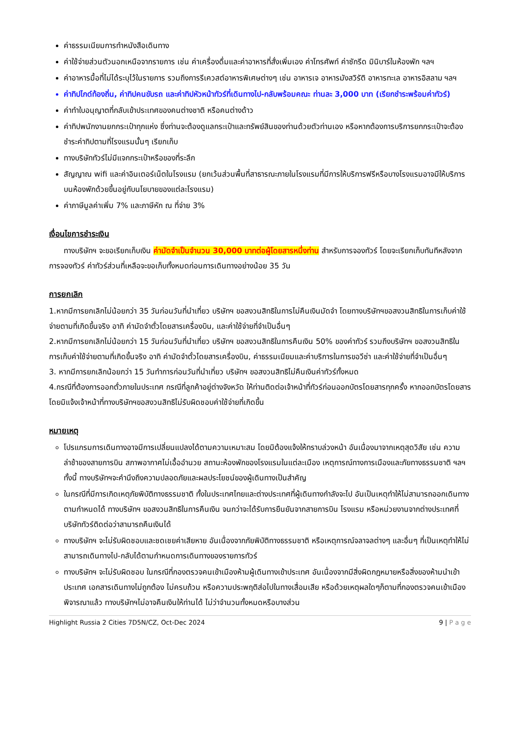ค่าธรรมเนียมการทำหนังสือเดินทาง
ค่าใช้จ่ายส่วนตัวนอกเหนือจากรายการ เช่น ค่าเครื่องดื่มและค่าอาหารที่สั่งเพิ่มเอง ค่าโทรศัพท์ ค่าซักรีด มินิบาร์ในห้องพัก ฯลฯ
ค่าอาหารมื้อที่ไม่ได้ระบุไว้ในรายการ รวมถึงการรีเควสต์อาหารพิเศษต่างๆ เช่น อาหารเจ อาหารมังสวิรัติ อาหารทะเล อาหารอิสลาม ฯลฯ
ค่าทิปไกด์ท้องถิ่น, ค่าทิปคนขับรถ และค่าทิปหัวหน้าทัวร์ที่เดินทางไป-กลับพร้อมคณะ ท่านละ 3,000 บาท (เรียกชำระพร้อมค่าทัวร์)
ค่าทำใบอนุญาตที่กลับเข้าประเทศของคนต่างชาติ หรือคนต่างด้าว
ค่าทิปพนักงานยกกระเป๋าทุกแห่ง ซึ่งท่านจะต้องดูแลกระเป๋าและทรัพย์สินของท่านด้วยตัวท่านเอง หรือหากต้องการบริการยกกระเป๋าจะต้องชำระค่าทิปตามที่โรงแรมนั้นๆ เรียกเก็บ
ทางบริษัททัวร์ไม่มีแจกกระเป๋าหรือของที่ระลึก
สัญญาณ wifi และค่าอินเตอร์เน็ตในโรงแรม (ยกเว้นส่วนพื้นที่สาธารณะภายในโรงแรมที่มีการให้บริการฟรีหรือบางโรงแรมอาจมีให้บริการบนห้องพักด้วยขึ้นอยู่กับนโยบายของแต่ละโรงแรม)
ค่าภาษีมูลค่าเพิ่ม 7% และภาษีหัก ณ ที่จ่าย 3%
เงื่อนไขการชำระเงิน
ทางบริษัทฯ จะขอเรียกเก็บเงิน ค่ามัดจำเป็นจำนวน 30,000 บาทต่อผู้โดยสารหนึ่งท่าน สำหรับการจองทัวร์ โดยจะเรียกเก็บทันทีหลังจากการจองทัวร์ ค่าทัวร์ส่วนที่เหลือจะขอเก็บทั้งหมดก่อนการเดินทางอย่างน้อย 35 วัน
การยกเลิก
1.หากมีการยกเลิกไม่น้อยกว่า 35 วันก่อนวันที่นำเที่ยว บริษัทฯ ขอสงวนสิทธิในการไม่คืนเงินมัดจำ โดยทางบริษัทฯขอสงวนสิทธิในการเก็บค่าใช้จ่ายตามที่เกิดขึ้นจริง อาทิ ค่ามัดจำตั๋วโดยสารเครื่องบิน, และค่าใช้จ่ายที่จำเป็นอื่นๆ
2.หากมีการยกเลิกไม่น้อยกว่า 15 วันก่อนวันที่นำเที่ยว บริษัทฯ ขอสงวนสิทธิในการคืนเงิน 50% ของค่าทัวร์ รวมถึงบริษัทฯ ขอสงวนสิทธิในการเก็บค่าใช้จ่ายตามที่เกิดขึ้นจริง อาทิ ค่ามัดจำตั๋วโดยสารเครื่องบิน, ค่าธรรมเนียมและค่าบริการในการขอวีซ่า และค่าใช้จ่ายที่จำเป็นอื่นๆ
3. หากมีการยกเลิกน้อยกว่า 15 วันทำการก่อนวันที่นำเที่ยว บริษัทฯ ขอสงวนสิทธิไม่คืนเงินค่าทัวร์ทั้งหมด
4.กรณีที่ต้องการออกตั๋วภายในประเทศ กรณีที่ลูกค้าอยู่ต่างจังหวัด ให้ท่านติดต่อเจ้าหน้าที่ทัวร์ก่อนออกบัตรโดยสารทุกครั้ง หากออกบัตรโดยสารโดยมิแจ้งเจ้าหน้าที่ทางบริษัทฯขอสงวนสิทธิไม่รับผิดชอบค่าใช้จ่ายที่เกิดขึ้น
หมายเหตุ
โปรแกรมการเดินทางอาจมีการเปลี่ยนแปลงได้ตามความเหมาะสม โดยมิต้องแจ้งให้ทราบล่วงหน้า อันเนื่องมาจากเหตุสุดวิสัย เช่น ความล่าช้าของสายการบิน สภาพอากาศไม่เอื้ออำนวย สถานะห้องพักของโรงแรมในแต่ละเมือง เหตุการณ์ทางการเมืองและภัยทางธรรมชาติ ฯลฯ ทั้งนี้ ทางบริษัทฯจะคำนึงถึงความปลอดภัยและผลประโยชน์ของผู้เดินทางเป็นสำคัญ
ในกรณีที่มีการเกิดเหตุภัยพิบัติทางธรรมชาติ ทั้งในประเทศไทยและต่างประเทศที่ผู้เดินทางกำลังจะไป อันเป็นเหตุทำให้ไม่สามารถออกเดินทางตามกำหนดได้ ทางบริษัทฯ ขอสงวนสิทธิในการคืนเงิน จนกว่าจะได้รับการยืนยันจากสายการบิน โรงแรม หรือหน่วยงานจากต่างประเทศที่บริษัททัวร์ติดต่อว่าสามารถคืนเงินได้
ทางบริษัทฯ จะไม่รับผิดชอบและชดเชยค่าเสียหาย อันเนื่องจากภัยพิบัติทางธรรมชาติ หรือเหตุการณ์จลาจลต่างๆ และอื่นๆ ที่เป็นเหตุทำให้ไม่สามารถเดินทางไป-กลับได้ตามกำหนดการเดินทางของรายการทัวร์
ทางบริษัทฯ จะไม่รับผิดชอบ ในกรณีที่กองตรวจคนเข้าเมืองห้ามผู้เดินทางเข้าประเทศ อันเนื่องจากมีสิ่งผิดกฎหมายหรือสิ่งของห้ามนำเข้าประเทศ เอกสารเดินทางไม่ถูกต้อง ไม่ครบถ้วน หรือความประพฤติส่อไปในทางเสื่อมเสีย หรือด้วยเหตุผลใดๆก็ตามที่กองตรวจคนเข้าเมืองพิจารณาแล้ว ทางบริษัทฯไม่อาจคืนเงินให้ท่านได้ ไม่ว่าจำนวนทั้งหมดหรือบางส่วน
Highlight Russia 2 Cities 7D5N/CZ, Oct-Dec 2024 9 | P a g e